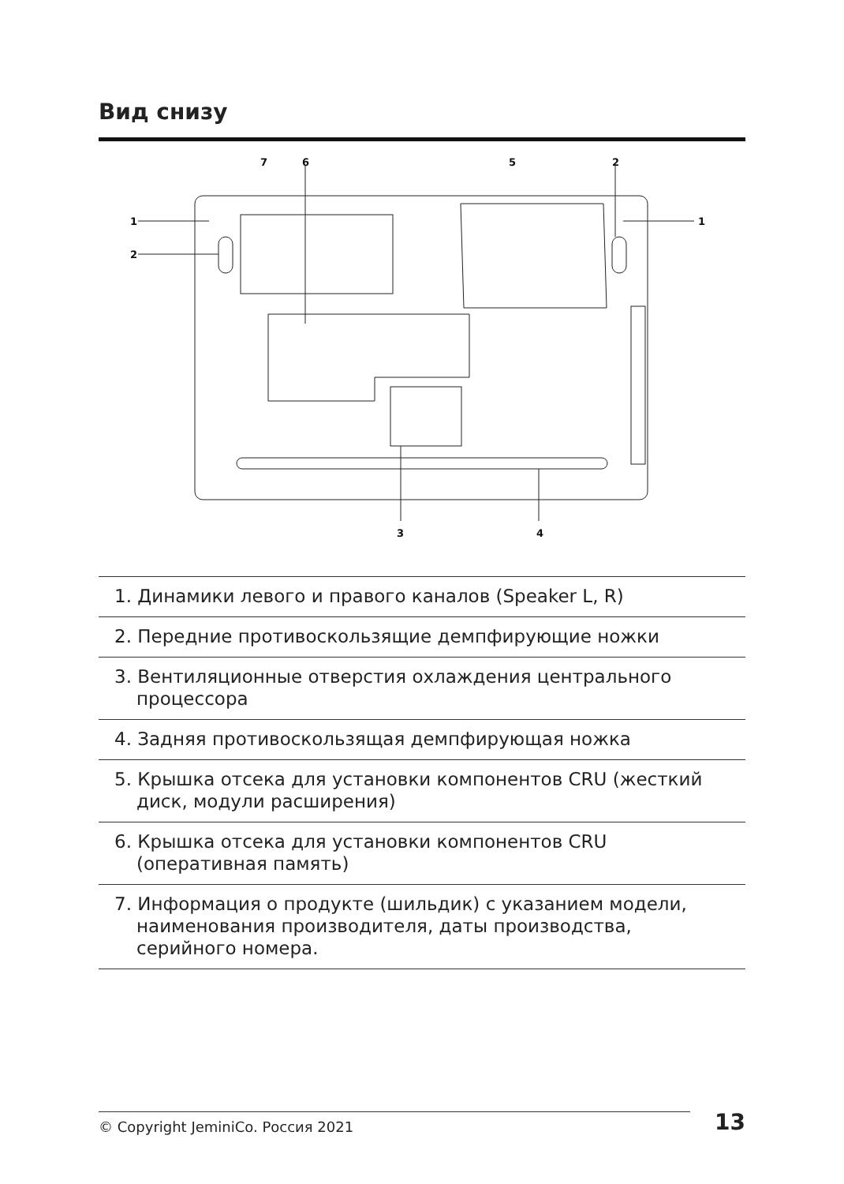Вид снизу
7
6
5
2
1
1
2
3
4
1. Динамики левого и правого каналов (Speaker L, R)
2. Передние противоскользящие демпфирующие ножки
3. Вентиляционные отверстия охлаждения центрального
процессора
4. Задняя противоскользящая демпфирующая ножка
5. Крышка отсека для установки компонентов CRU (жесткий
диск, модули расширения)
6. Крышка отсека для установки компонентов CRU
(оперативная память)
7. Информация о продукте (шильдик) с указанием модели,
наименования производителя, даты производства,
серийного номера.
© Copyright JeminiCo. Россия 2021 13